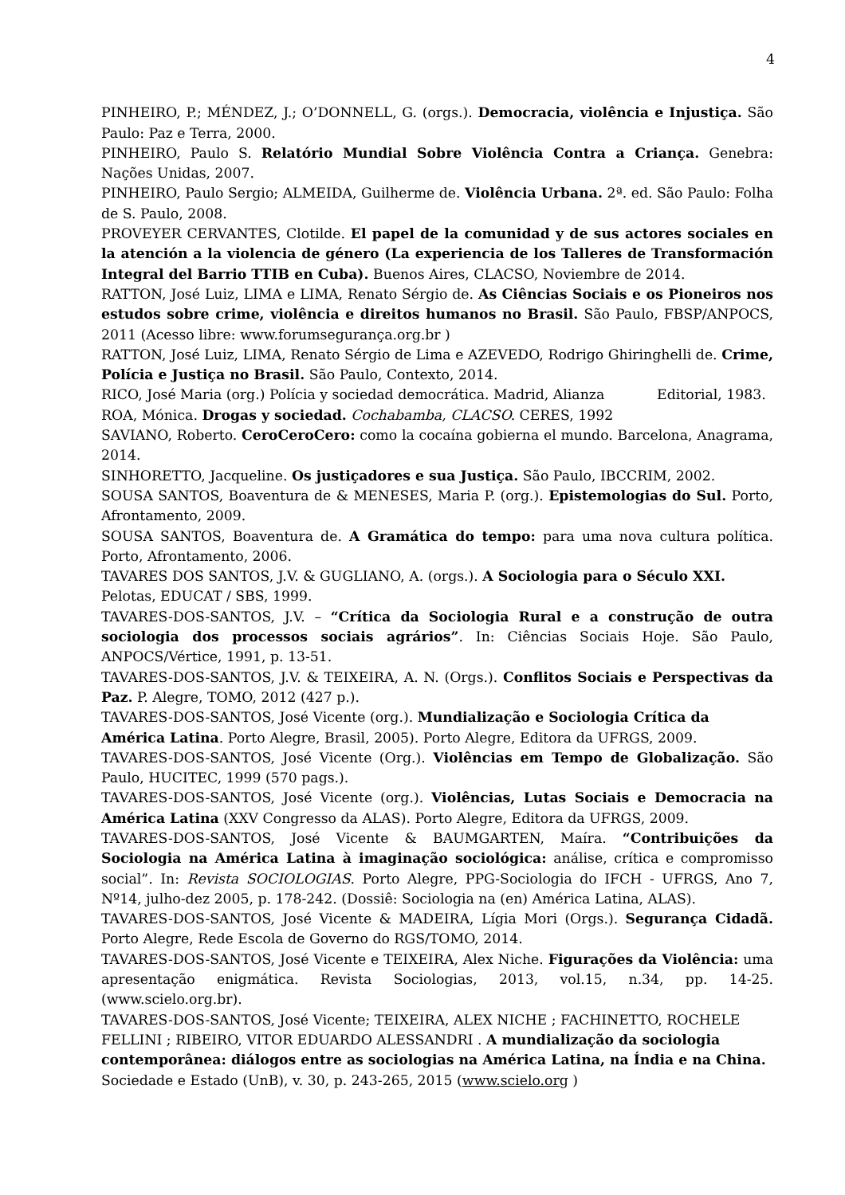4
PINHEIRO, P.; MÉNDEZ, J.; O’DONNELL, G. (orgs.). Democracia, violência e Injustiça. São Paulo: Paz e Terra, 2000.
PINHEIRO, Paulo S. Relatório Mundial Sobre Violência Contra a Criança. Genebra: Nações Unidas, 2007.
PINHEIRO, Paulo Sergio; ALMEIDA, Guilherme de. Violência Urbana. 2ª. ed. São Paulo: Folha de S. Paulo, 2008.
PROVEYER CERVANTES, Clotilde. El papel de la comunidad y de sus actores sociales en la atención a la violencia de género (La experiencia de los Talleres de Transformación Integral del Barrio TTIB en Cuba). Buenos Aires, CLACSO, Noviembre de 2014.
RATTON, José Luiz, LIMA e LIMA, Renato Sérgio de. As Ciências Sociais e os Pioneiros nos estudos sobre crime, violência e direitos humanos no Brasil. São Paulo, FBSP/ANPOCS, 2011 (Acesso libre: www.forumsegurança.org.br )
RATTON, José Luiz, LIMA, Renato Sérgio de Lima e AZEVEDO, Rodrigo Ghiringhelli de. Crime, Polícia e Justiça no Brasil. São Paulo, Contexto, 2014.
RICO, José Maria (org.) Polícia y sociedad democrática. Madrid, Alianza Editorial, 1983.
ROA, Mónica. Drogas y sociedad. Cochabamba, CLACSO. CERES, 1992
SAVIANO, Roberto. CeroCeroCero: como la cocaína gobierna el mundo. Barcelona, Anagrama, 2014.
SINHORETTO, Jacqueline. Os justiçadores e sua Justiça. São Paulo, IBCCRIM, 2002.
SOUSA SANTOS, Boaventura de & MENESES, Maria P. (org.). Epistemologias do Sul. Porto, Afrontamento, 2009.
SOUSA SANTOS, Boaventura de. A Gramática do tempo: para uma nova cultura política. Porto, Afrontamento, 2006.
TAVARES DOS SANTOS, J.V. & GUGLIANO, A. (orgs.). A Sociologia para o Século XXI. Pelotas, EDUCAT / SBS, 1999.
TAVARES-DOS-SANTOS, J.V. – “Crítica da Sociologia Rural e a construção de outra sociologia dos processos sociais agrários”. In: Ciências Sociais Hoje. São Paulo, ANPOCS/Vértice, 1991, p. 13-51.
TAVARES-DOS-SANTOS, J.V. & TEIXEIRA, A. N. (Orgs.). Conflitos Sociais e Perspectivas da Paz. P. Alegre, TOMO, 2012 (427 p.).
TAVARES-DOS-SANTOS, José Vicente (org.). Mundialização e Sociologia Crítica da América Latina. Porto Alegre, Brasil, 2005). Porto Alegre, Editora da UFRGS, 2009.
TAVARES-DOS-SANTOS, José Vicente (Org.). Violências em Tempo de Globalização. São Paulo, HUCITEC, 1999 (570 pags.).
TAVARES-DOS-SANTOS, José Vicente (org.). Violências, Lutas Sociais e Democracia na América Latina (XXV Congresso da ALAS). Porto Alegre, Editora da UFRGS, 2009.
TAVARES-DOS-SANTOS, José Vicente & BAUMGARTEN, Maíra. “Contribuições da Sociologia na América Latina à imaginação sociológica: análise, crítica e compromisso social”. In: Revista SOCIOLOGIAS. Porto Alegre, PPG-Sociologia do IFCH - UFRGS, Ano 7, Nº14, julho-dez 2005, p. 178-242. (Dossiê: Sociologia na (en) América Latina, ALAS).
TAVARES-DOS-SANTOS, José Vicente & MADEIRA, Lígia Mori (Orgs.). Segurança Cidadã. Porto Alegre, Rede Escola de Governo do RGS/TOMO, 2014.
TAVARES-DOS-SANTOS, José Vicente e TEIXEIRA, Alex Niche. Figurações da Violência: uma apresentação enigmática. Revista Sociologias, 2013, vol.15, n.34, pp. 14-25. (www.scielo.org.br).
TAVARES-DOS-SANTOS, José Vicente; TEIXEIRA, ALEX NICHE ; FACHINETTO, ROCHELE FELLINI ; RIBEIRO, VITOR EDUARDO ALESSANDRI . A mundialização da sociologia contemporânea: diálogos entre as sociologias na América Latina, na Índia e na China. Sociedade e Estado (UnB), v. 30, p. 243-265, 2015 (www.scielo.org )